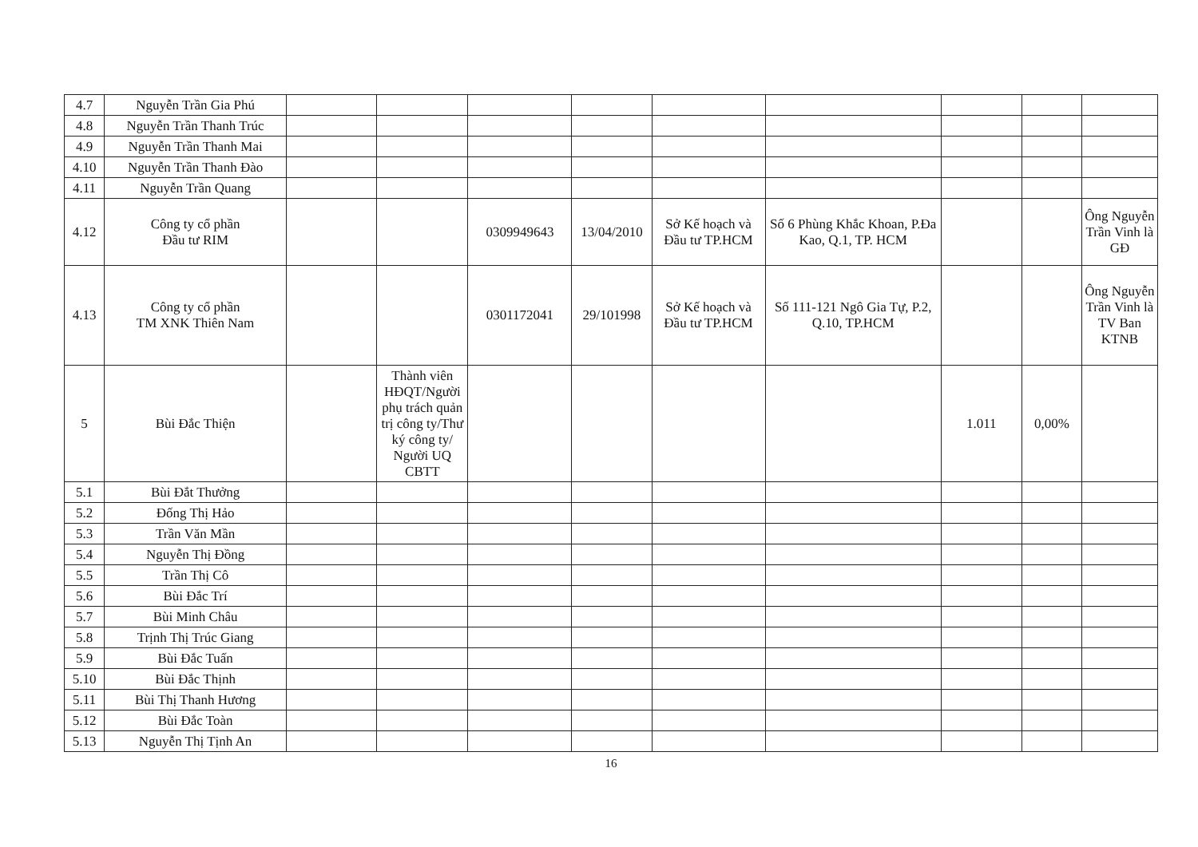| 4.7 | Nguyễn Trần Gia Phú | | | | | | | | | |
| 4.8 | Nguyễn Trần Thanh Trúc | | | | | | | | | |
| 4.9 | Nguyễn Trần Thanh Mai | | | | | | | | | |
| 4.10 | Nguyễn Trần Thanh Đào | | | | | | | | | |
| 4.11 | Nguyễn Trần Quang | | | | | | | | | |
| 4.12 | Công ty cổ phần Đầu tư RIM | | | 0309949643 | 13/04/2010 | Sở Kế hoạch và Đầu tư TP.HCM | Số 6 Phùng Khắc Khoan, P.Đa Kao, Q.1, TP. HCM | | | Ông Nguyễn Trần Vinh là GĐ |
| 4.13 | Công ty cổ phần TM XNK Thiên Nam | | | 0301172041 | 29/101998 | Sở Kế hoạch và Đầu tư TP.HCM | Số 111-121 Ngô Gia Tự, P.2, Q.10, TP.HCM | | | Ông Nguyễn Trần Vinh là TV Ban KTNB |
| 5 | Bùi Đắc Thiện | | Thành viên HĐQT/Người phụ trách quản trị công ty/Thư ký công ty/ Người UQ CBTT | | | | | 1.011 | 0,00% | |
| 5.1 | Bùi Đắt Thưởng | | | | | | | | | |
| 5.2 | Đống Thị Hảo | | | | | | | | | |
| 5.3 | Trần Văn Mần | | | | | | | | | |
| 5.4 | Nguyễn Thị Đồng | | | | | | | | | |
| 5.5 | Trần Thị Cô | | | | | | | | | |
| 5.6 | Bùi Đắc Trí | | | | | | | | | |
| 5.7 | Bùi Minh Châu | | | | | | | | | |
| 5.8 | Trịnh Thị Trúc Giang | | | | | | | | | |
| 5.9 | Bùi Đắc Tuấn | | | | | | | | | |
| 5.10 | Bùi Đắc Thịnh | | | | | | | | | |
| 5.11 | Bùi Thị Thanh Hương | | | | | | | | | |
| 5.12 | Bùi Đắc Toàn | | | | | | | | | |
| 5.13 | Nguyễn Thị Tịnh An | | | | | | | | | |
16